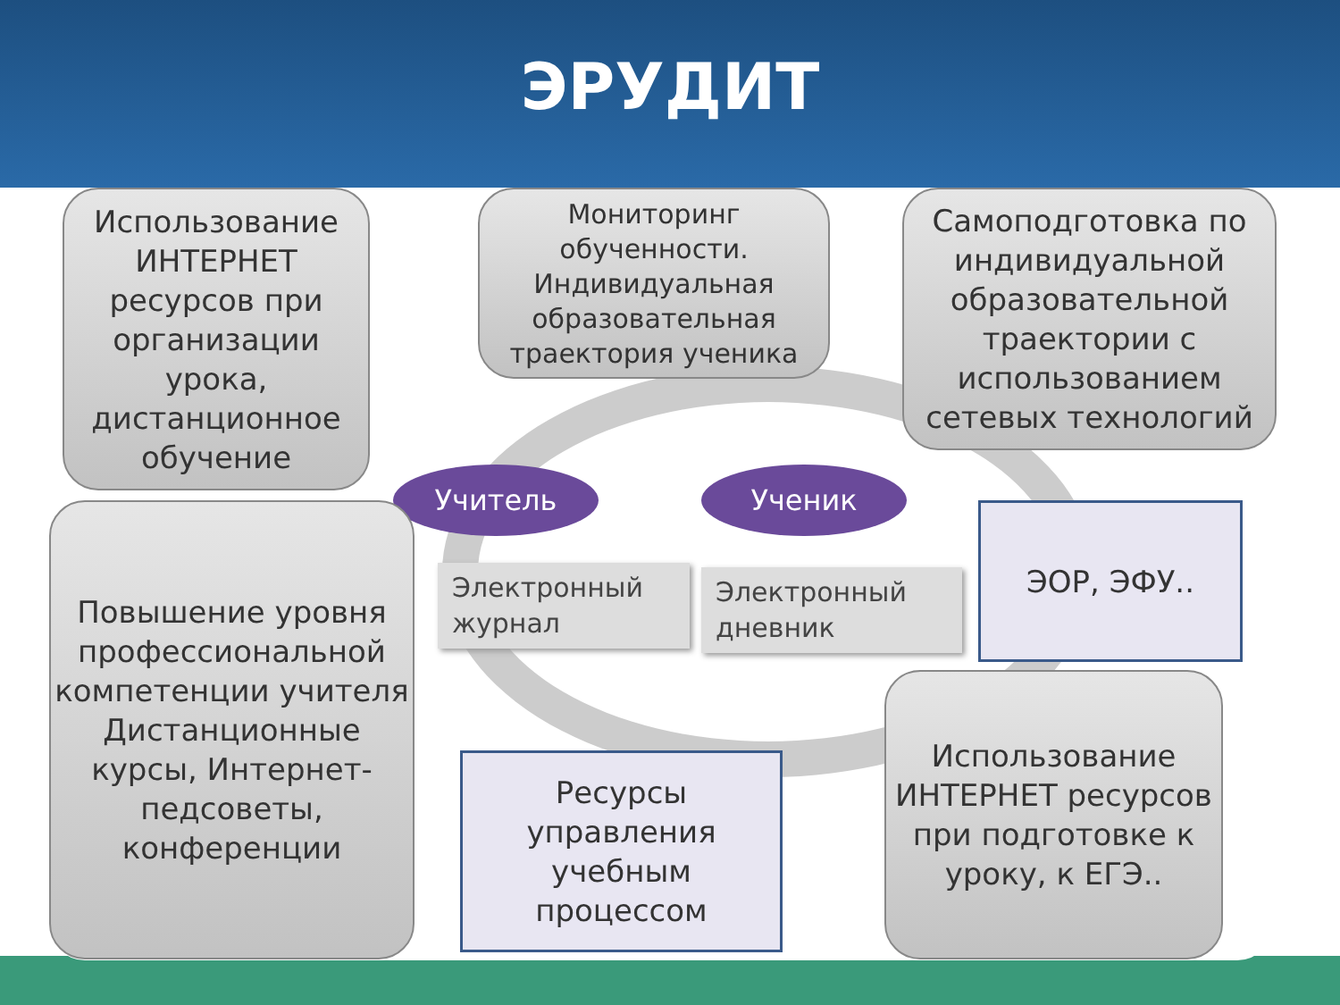ЭРУДИТ
Использование ИНТЕРНЕТ ресурсов при организации урока, дистанционное обучение
Мониторинг обученности. Индивидуальная образовательная траектория ученика
Самоподготовка по индивидуальной образовательной траектории с использованием сетевых технологий
Учитель Ученик
Повышение уровня профессиональной компетенции учителя Дистанционные курсы, Интернет-педсоветы, конференции
Электронный журнал
Электронный дневник
ЭОР, ЭФУ..
Ресурсы управления учебным процессом
Использование ИНТЕРНЕТ ресурсов при подготовке к уроку, к ЕГЭ..